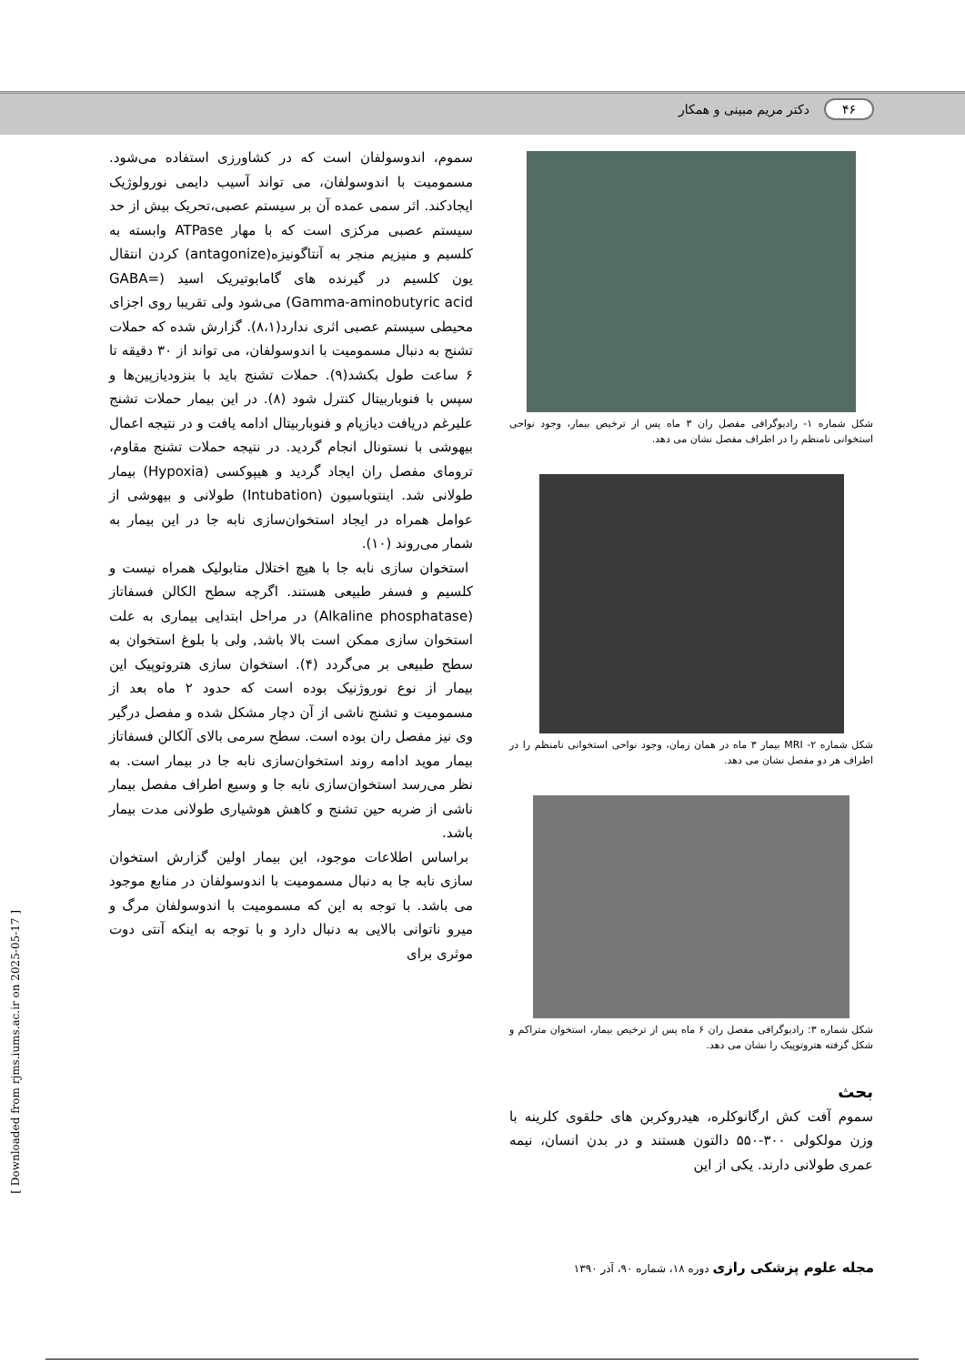۴۶ دکتر مریم مبینی و همکار
شکل شماره ۱- رادیوگرافی مفصل ران ۳ ماه پس از ترخیص بیمار، وجود نواحی استخوانی نامنظم را در اطراف مفصل نشان می دهد.
شکل شماره ۲- MRI بیمار ۳ ماه در همان زمان، وجود نواحی استخوانی نامنظم را در اطراف هر دو مفصل نشان می دهد.
شکل شماره ۳: رادیوگرافی مفصل ران ۶ ماه پس از ترخیص بیمار، استخوان متراکم و شکل گرفته هتروتوپیک را نشان می دهد.
بحث
سموم آفت کش ارگانوکلره، هیدروکربن های حلقوی کلرینه با وزن مولکولی ۳۰۰-۵۵۰ دالتون هستند و در بدن انسان، نیمه عمری طولانی دارند. یکی از این
سموم، اندوسولفان است که در کشاورزی استفاده می‌شود. مسمومیت با اندوسولفان، می تواند آسیب دایمی نورولوژیک ایجادکند. اثر سمی عمده آن بر سیستم عصبی،تحریک بیش از حد سیستم عصبی مرکزی است که با مهار ATPase وابسته به کلسیم و منیزیم منجر به آنتاگونیزه(antagonize) کردن انتقال یون کلسیم در گیرنده های گامابوتیریک اسید (GABA= Gamma-aminobutyric acid) می‌شود ولی تقریبا روی اجزای محیطی سیستم عصبی اثری ندارد(۸،۱). گزارش شده که حملات تشنج به دنبال مسمومیت با اندوسولفان، می تواند از ۳۰ دقیقه تا ۶ ساعت طول بکشد(۹). حملات تشنج باید با بنزودیازپین‌ها و سپس با فنوباربیتال کنترل شود (۸). در این بیمار حملات تشنج علیرغم دریافت دیازپام و فنوباربیتال ادامه یافت و در نتیجه اعمال بیهوشی با نستونال انجام گردید. در نتیجه حملات تشنج مقاوم، تروماى مفصل ران ایجاد گردید و هیپوکسی (Hypoxia) بیمار طولانی شد. اینتوباسیون (Intubation) طولانی و بیهوشی از عوامل همراه در ایجاد استخوان‌سازی نابه جا در این بیمار به شمار می‌روند (۱۰).
استخوان سازی نابه جا با هیچ اختلال متابولیک همراه نیست و کلسیم و فسفر طبیعی هستند. اگرچه سطح الکالن فسفاتاز (Alkaline phosphatase) در مراحل ابتدایی بیماری به علت استخوان سازی ممکن است بالا باشد, ولی با بلوغ استخوان به سطح طبیعی بر می‌گردد (۴). استخوان سازی هتروتوپیک این بیمار از نوع نوروژنیک بوده است که حدود ۲ ماه بعد از مسمومیت و تشنج ناشی از آن دچار مشکل شده و مفصل درگیر وی نیز مفصل ران بوده است. سطح سرمی بالای آلکالن فسفاتاز بیمار موید ادامه روند استخوان‌سازی نابه جا در بیمار است. به نظر می‌رسد استخوان‌سازی نابه جا و وسیع اطراف مفصل بیمار ناشی از ضربه حین تشنج و کاهش هوشیاری طولانی مدت بیمار باشد.
براساس اطلاعات موجود، این بیمار اولین گزارش استخوان سازی نابه جا به دنبال مسمومیت با اندوسولفان در منابع موجود می باشد. با توجه به این که مسمومیت با اندوسولفان مرگ و میرو ناتوانی بالایی به دنبال دارد و با توجه به اینکه آنتی دوت موثری برای
مجله علوم پزشکی رازی دوره ۱۸، شماره ۹۰، آذر ۱۳۹۰
[ Downloaded from rjms.iums.ac.ir on 2025-05-17 ]